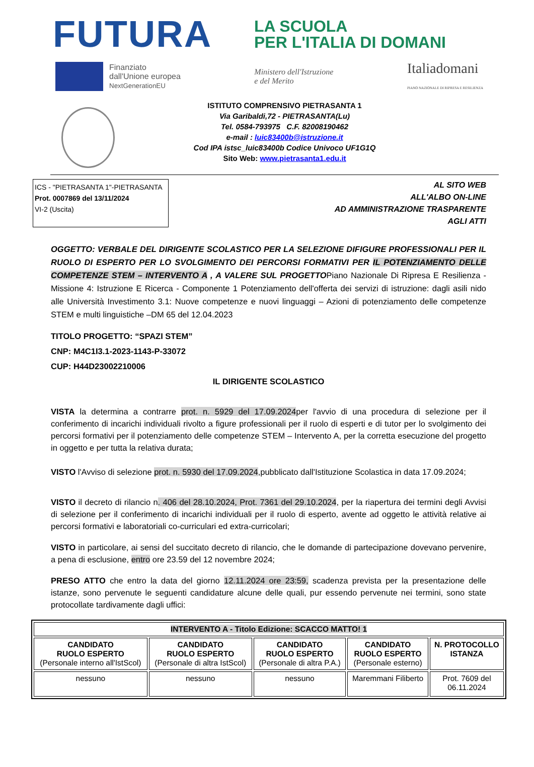FUTURA
LA SCUOLA
PER L'ITALIA DI DOMANI
Finanziato
dall'Unione europea
NextGenerationEU
Ministero dell'Istruzione
e del Merito
Italiadomani
PIANO NAZIONALE DI RIPRESA E RESILIENZA
ISTITUTO COMPRENSIVO PIETRASANTA 1
Via Garibaldi,72 - PIETRASANTA(Lu)
Tel. 0584-793975 C.F. 82008190462
e-mail : luic83400b@istruzione.it
Cod IPA istsc_luic83400b Codice Univoco UF1G1Q
Sito Web: www.pietrasanta1.edu.it
ICS - "PIETRASANTA 1"-PIETRASANTA
Prot. 0007869 del 13/11/2024
VI-2 (Uscita)
AL SITO WEB
ALL'ALBO ON-LINE
AD AMMINISTRAZIONE TRASPARENTE
AGLI ATTI
OGGETTO: VERBALE DEL DIRIGENTE SCOLASTICO PER LA SELEZIONE DIFIGURE PROFESSIONALI PER IL RUOLO DI ESPERTO PER LO SVOLGIMENTO DEI PERCORSI FORMATIVI PER IL POTENZIAMENTO DELLE COMPETENZE STEM – INTERVENTO A , A VALERE SUL PROGETTOPiano Nazionale Di Ripresa E Resilienza - Missione 4: Istruzione E Ricerca - Componente 1 Potenziamento dell'offerta dei servizi di istruzione: dagli asili nido alle Università Investimento 3.1: Nuove competenze e nuovi linguaggi – Azioni di potenziamento delle competenze STEM e multi linguistiche –DM 65 del 12.04.2023
TITOLO PROGETTO: “SPAZI STEM”
CNP: M4C1I3.1-2023-1143-P-33072
CUP: H44D23002210006
IL DIRIGENTE SCOLASTICO
VISTA la determina a contrarre prot. n. 5929 del 17.09.2024per l'avvio di una procedura di selezione per il conferimento di incarichi individuali rivolto a figure professionali per il ruolo di esperti e di tutor per lo svolgimento dei percorsi formativi per il potenziamento delle competenze STEM – Intervento A, per la corretta esecuzione del progetto in oggetto e per tutta la relativa durata;
VISTO l'Avviso di selezione prot. n. 5930 del 17.09.2024,pubblicato dall'Istituzione Scolastica in data 17.09.2024;
VISTO il decreto di rilancio n. 406 del 28.10.2024, Prot. 7361 del 29.10.2024, per la riapertura dei termini degli Avvisi di selezione per il conferimento di incarichi individuali per il ruolo di esperto, avente ad oggetto le attività relative ai percorsi formativi e laboratoriali co-curriculari ed extra-curricolari;
VISTO in particolare, ai sensi del succitato decreto di rilancio, che le domande di partecipazione dovevano pervenire, a pena di esclusione, entro ore 23.59 del 12 novembre 2024;
PRESO ATTO che entro la data del giorno 12.11.2024 ore 23:59, scadenza prevista per la presentazione delle istanze, sono pervenute le seguenti candidature alcune delle quali, pur essendo pervenute nei termini, sono state protocollate tardivamente dagli uffici:
| INTERVENTO A - Titolo Edizione: SCACCO MATTO! 1 | | | | |
| --- | --- | --- | --- | --- |
| CANDIDATO RUOLO ESPERTO (Personale interno all'IstScol) | CANDIDATO RUOLO ESPERTO (Personale di altra IstScol) | CANDIDATO RUOLO ESPERTO (Personale di altra P.A.) | CANDIDATO RUOLO ESPERTO (Personale esterno) | N. PROTOCOLLO ISTANZA |
| nessuno | nessuno | nessuno | Maremmani Filiberto | Prot. 7609 del 06.11.2024 |